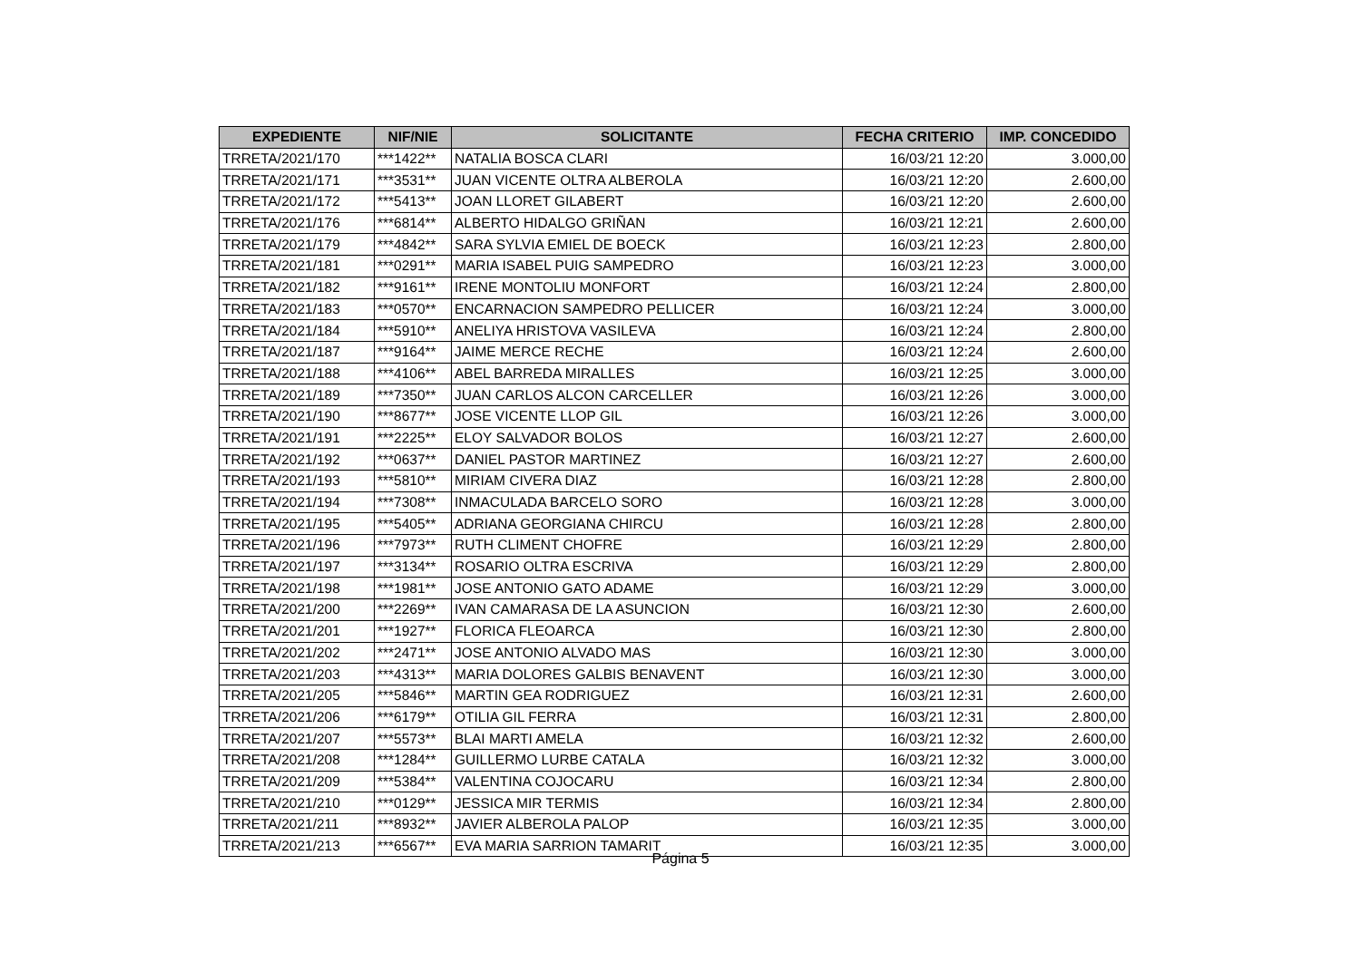| EXPEDIENTE | NIF/NIE | SOLICITANTE | FECHA CRITERIO | IMP. CONCEDIDO |
| --- | --- | --- | --- | --- |
| TRRETA/2021/170 | ***1422** | NATALIA BOSCA CLARI | 16/03/21 12:20 | 3.000,00 |
| TRRETA/2021/171 | ***3531** | JUAN VICENTE OLTRA ALBEROLA | 16/03/21 12:20 | 2.600,00 |
| TRRETA/2021/172 | ***5413** | JOAN LLORET GILABERT | 16/03/21 12:20 | 2.600,00 |
| TRRETA/2021/176 | ***6814** | ALBERTO HIDALGO GRIÑAN | 16/03/21 12:21 | 2.600,00 |
| TRRETA/2021/179 | ***4842** | SARA SYLVIA EMIEL DE BOECK | 16/03/21 12:23 | 2.800,00 |
| TRRETA/2021/181 | ***0291** | MARIA ISABEL PUIG SAMPEDRO | 16/03/21 12:23 | 3.000,00 |
| TRRETA/2021/182 | ***9161** | IRENE MONTOLIU MONFORT | 16/03/21 12:24 | 2.800,00 |
| TRRETA/2021/183 | ***0570** | ENCARNACION SAMPEDRO PELLICER | 16/03/21 12:24 | 3.000,00 |
| TRRETA/2021/184 | ***5910** | ANELIYA HRISTOVA VASILEVA | 16/03/21 12:24 | 2.800,00 |
| TRRETA/2021/187 | ***9164** | JAIME MERCE RECHE | 16/03/21 12:24 | 2.600,00 |
| TRRETA/2021/188 | ***4106** | ABEL BARREDA MIRALLES | 16/03/21 12:25 | 3.000,00 |
| TRRETA/2021/189 | ***7350** | JUAN CARLOS ALCON CARCELLER | 16/03/21 12:26 | 3.000,00 |
| TRRETA/2021/190 | ***8677** | JOSE VICENTE LLOP GIL | 16/03/21 12:26 | 3.000,00 |
| TRRETA/2021/191 | ***2225** | ELOY SALVADOR BOLOS | 16/03/21 12:27 | 2.600,00 |
| TRRETA/2021/192 | ***0637** | DANIEL PASTOR MARTINEZ | 16/03/21 12:27 | 2.600,00 |
| TRRETA/2021/193 | ***5810** | MIRIAM CIVERA DIAZ | 16/03/21 12:28 | 2.800,00 |
| TRRETA/2021/194 | ***7308** | INMACULADA BARCELO SORO | 16/03/21 12:28 | 3.000,00 |
| TRRETA/2021/195 | ***5405** | ADRIANA GEORGIANA CHIRCU | 16/03/21 12:28 | 2.800,00 |
| TRRETA/2021/196 | ***7973** | RUTH CLIMENT CHOFRE | 16/03/21 12:29 | 2.800,00 |
| TRRETA/2021/197 | ***3134** | ROSARIO OLTRA ESCRIVA | 16/03/21 12:29 | 2.800,00 |
| TRRETA/2021/198 | ***1981** | JOSE ANTONIO GATO ADAME | 16/03/21 12:29 | 3.000,00 |
| TRRETA/2021/200 | ***2269** | IVAN CAMARASA DE LA ASUNCION | 16/03/21 12:30 | 2.600,00 |
| TRRETA/2021/201 | ***1927** | FLORICA FLEOARCA | 16/03/21 12:30 | 2.800,00 |
| TRRETA/2021/202 | ***2471** | JOSE ANTONIO ALVADO MAS | 16/03/21 12:30 | 3.000,00 |
| TRRETA/2021/203 | ***4313** | MARIA DOLORES GALBIS BENAVENT | 16/03/21 12:30 | 3.000,00 |
| TRRETA/2021/205 | ***5846** | MARTIN GEA RODRIGUEZ | 16/03/21 12:31 | 2.600,00 |
| TRRETA/2021/206 | ***6179** | OTILIA GIL FERRA | 16/03/21 12:31 | 2.800,00 |
| TRRETA/2021/207 | ***5573** | BLAI MARTI AMELA | 16/03/21 12:32 | 2.600,00 |
| TRRETA/2021/208 | ***1284** | GUILLERMO LURBE CATALA | 16/03/21 12:32 | 3.000,00 |
| TRRETA/2021/209 | ***5384** | VALENTINA COJOCARU | 16/03/21 12:34 | 2.800,00 |
| TRRETA/2021/210 | ***0129** | JESSICA MIR TERMIS | 16/03/21 12:34 | 2.800,00 |
| TRRETA/2021/211 | ***8932** | JAVIER ALBEROLA PALOP | 16/03/21 12:35 | 3.000,00 |
| TRRETA/2021/213 | ***6567** | EVA MARIA SARRION TAMARIT | 16/03/21 12:35 | 3.000,00 |
Página 5